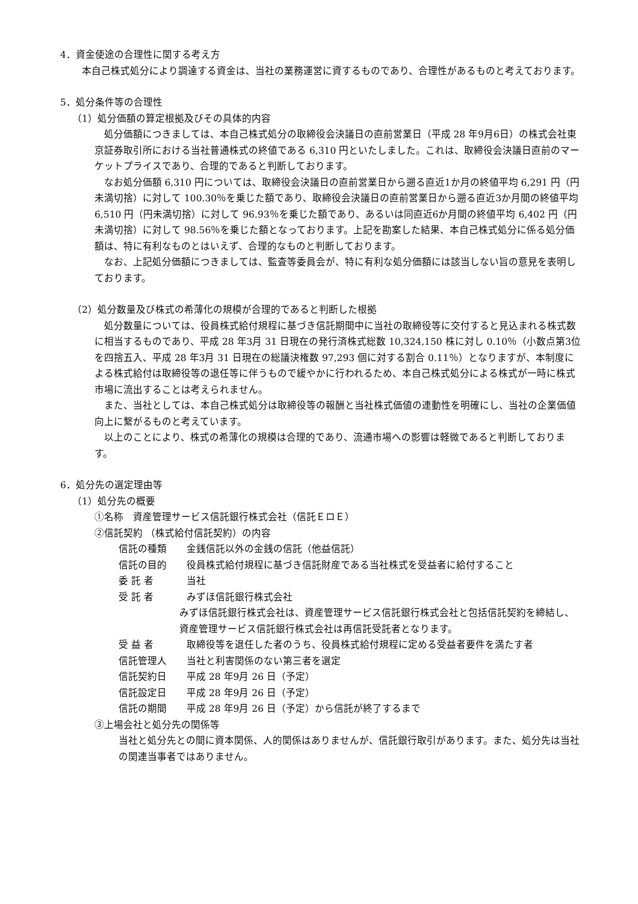4．資金使途の合理性に関する考え方
本自己株式処分により調達する資金は、当社の業務運営に資するものであり、合理性があるものと考えております。
5．処分条件等の合理性
（1）処分価額の算定根拠及びその具体的内容
処分価額につきましては、本自己株式処分の取締役会決議日の直前営業日（平成 28 年9月6日）の株式会社東京証券取引所における当社普通株式の終値である 6,310 円といたしました。これは、取締役会決議日直前のマーケットプライスであり、合理的であると判断しております。
なお処分価額 6,310 円については、取締役会決議日の直前営業日から遡る直近1か月の終値平均 6,291 円（円未満切捨）に対して 100.30％を乗じた額であり、取締役会決議日の直前営業日から遡る直近3か月間の終値平均 6,510 円（円未満切捨）に対して 96.93％を乗じた額であり、あるいは同直近6か月間の終値平均 6,402 円（円未満切捨）に対して 98.56％を乗じた額となっております。上記を勘案した結果、本自己株式処分に係る処分価額は、特に有利なものとはいえず、合理的なものと判断しております。
なお、上記処分価額につきましては、監査等委員会が、特に有利な処分価額には該当しない旨の意見を表明しております。
（2）処分数量及び株式の希薄化の規模が合理的であると判断した根拠
処分数量については、役員株式給付規程に基づき信託期間中に当社の取締役等に交付すると見込まれる株式数に相当するものであり、平成 28 年3月 31 日現在の発行済株式総数 10,324,150 株に対し 0.10％（小数点第3位を四捨五入、平成 28 年3月 31 日現在の総議決権数 97,293 個に対する割合 0.11％）となりますが、本制度による株式給付は取締役等の退任等に伴うもので緩やかに行われるため、本自己株式処分による株式が一時に株式市場に流出することは考えられません。
また、当社としては、本自己株式処分は取締役等の報酬と当社株式価値の連動性を明確にし、当社の企業価値向上に繋がるものと考えています。
以上のことにより、株式の希薄化の規模は合理的であり、流通市場への影響は軽微であると判断しております。
6．処分先の選定理由等
（1）処分先の概要
①名称　資産管理サービス信託銀行株式会社（信託ＥロＥ）
②信託契約 （株式給付信託契約）の内容
信託の種類 金銭信託以外の金銭の信託（他益信託）
信託の目的 役員株式給付規程に基づき信託財産である当社株式を受益者に給付すること
委 託 者 当社
受 託 者 みずほ信託銀行株式会社
みずほ信託銀行株式会社は、資産管理サービス信託銀行株式会社と包括信託契約を締結し、資産管理サービス信託銀行株式会社は再信託受託者となります。
受 益 者 取締役等を退任した者のうち、役員株式給付規程に定める受益者要件を満たす者
信託管理人 当社と利害関係のない第三者を選定
信託契約日 平成 28 年9月 26 日（予定）
信託設定日 平成 28 年9月 26 日（予定）
信託の期間 平成 28 年9月 26 日（予定）から信託が終了するまで
③上場会社と処分先の関係等
当社と処分先との間に資本関係、人的関係はありませんが、信託銀行取引があります。また、処分先は当社の関連当事者ではありません。